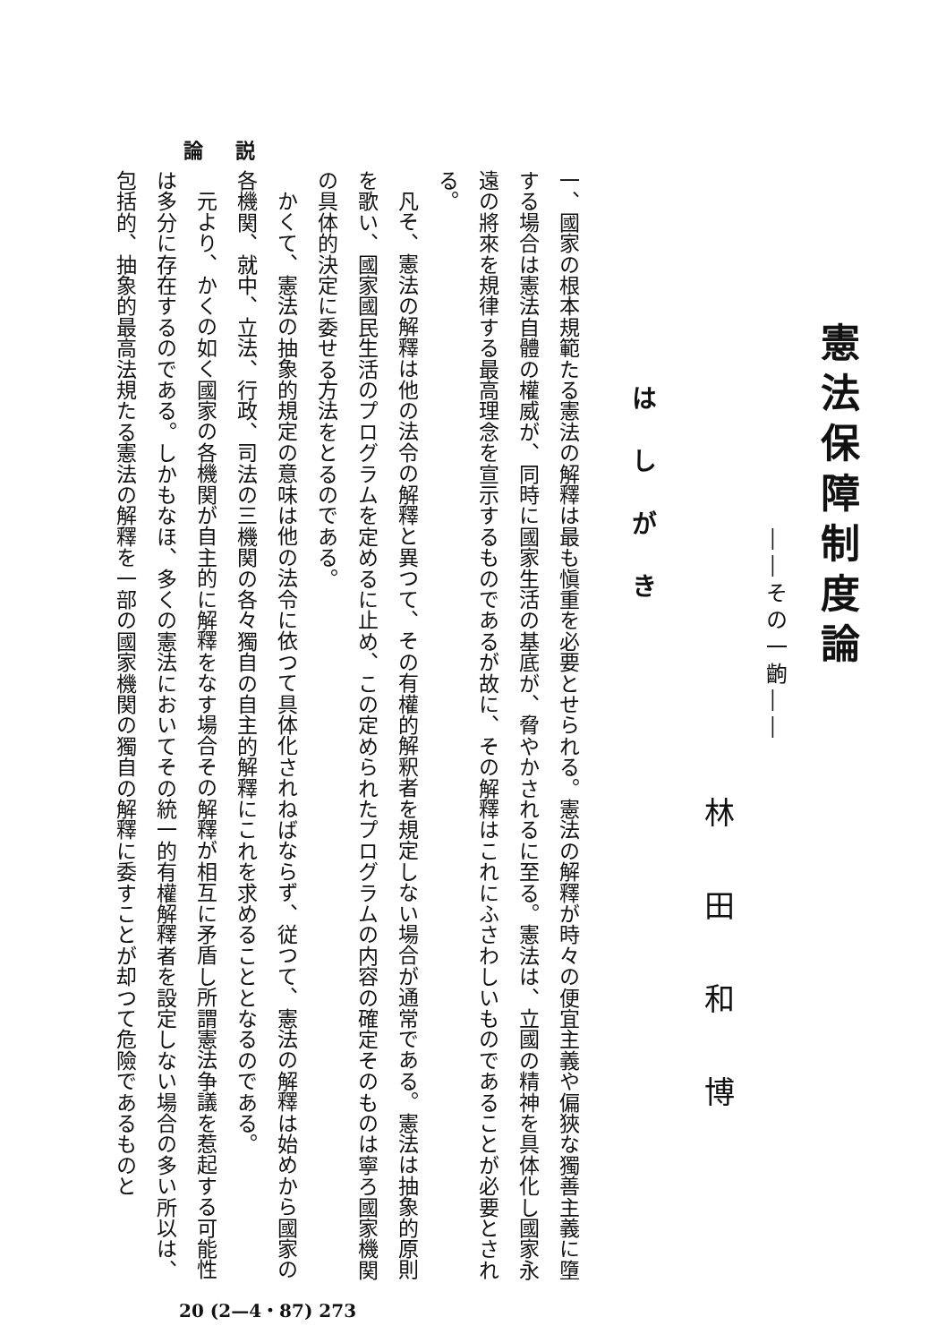論 説
憲法保障制度論
――その一齣――
林田和博
はしがき
一、國家の根本規範たる憲法の解釋は最も愼重を必要とせられる。憲法の解釋が時々の便宜主義や偏狹な獨善主義に墮する場合は憲法自體の權威が、同時に國家生活の基底が、脅やかされるに至る。憲法は、立國の精神を具体化し國家永遠の將來を規律する最高理念を宣示するものであるが故に、その解釋はこれにふさわしいものであることが必要とされる。
凡そ、憲法の解釋は他の法令の解釋と異つて、その有權的解釈者を規定しない場合が通常である。憲法は抽象的原則を歌い、國家國民生活のプログラムを定めるに止め、この定められたプログラムの内容の確定そのものは寧ろ國家機関の具体的決定に委せる方法をとるのである。
かくて、憲法の抽象的規定の意味は他の法令に依つて具体化されねばならず、従つて、憲法の解釋は始めから國家の各機関、就中、立法、行政、司法の三機関の各々獨自の自主的解釋にこれを求めることとなるのである。
元より、かくの如く國家の各機関が自主的に解釋をなす場合その解釋が相互に矛盾し所謂憲法争議を惹起する可能性は多分に存在するのである。しかもなほ、多くの憲法においてその統一的有權解釋者を設定しない場合の多い所以は、包括的、抽象的最高法規たる憲法の解釋を一部の國家機関の獨自の解釋に委すことが却つて危險であるものと
20 (2—4・87) 273